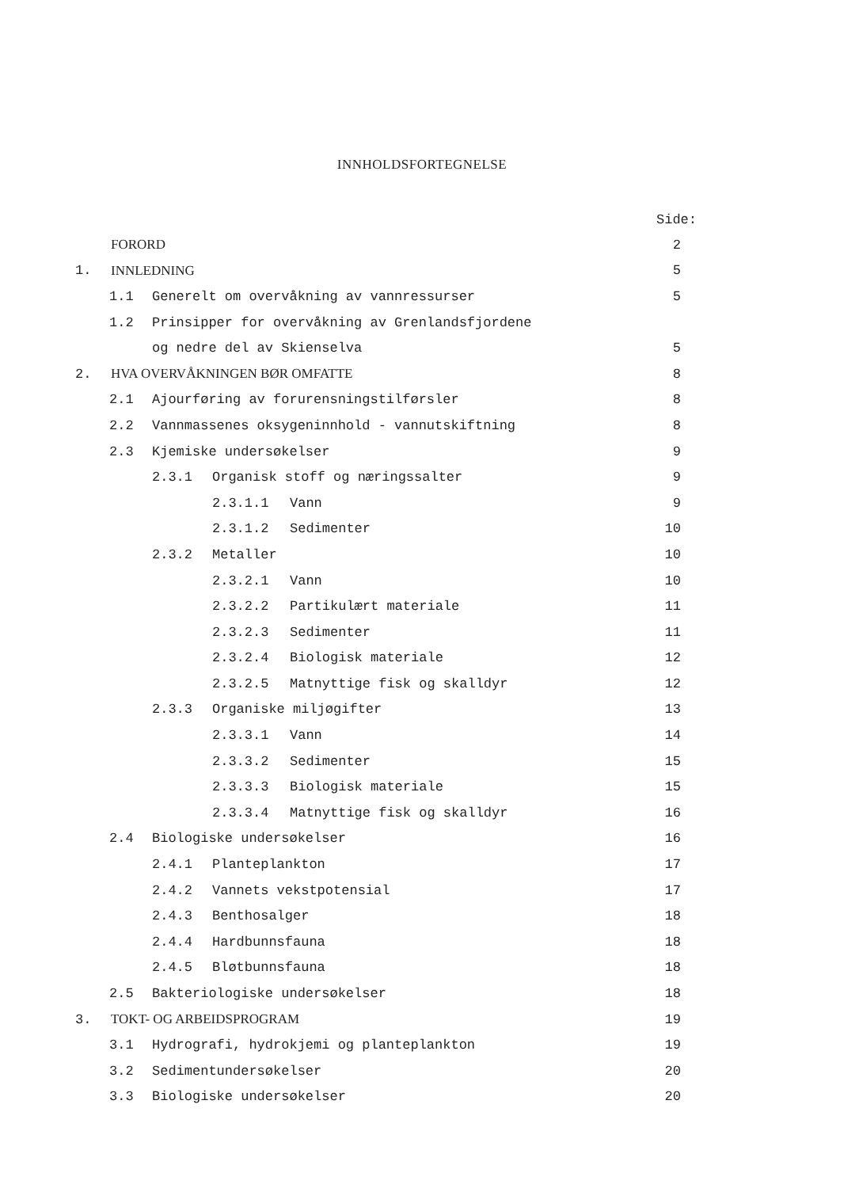INNHOLDSFORTEGNELSE
Side:
FORORD 2
1. INNLEDNING 5
1.1 Generelt om overvåkning av vannressurser 5
1.2 Prinsipper for overvåkning av Grenlandsfjordene
og nedre del av Skienselva 5
2. HVA OVERVÅKNINGEN BØR OMFATTE 8
2.1 Ajourføring av forurensningstilførsler 8
2.2 Vannmassenes oksygeninnhold - vannutskiftning 8
2.3 Kjemiske undersøkelser 9
2.3.1 Organisk stoff og næringssalter 9
2.3.1.1 Vann 9
2.3.1.2 Sedimenter 10
2.3.2 Metaller 10
2.3.2.1 Vann 10
2.3.2.2 Partikulært materiale 11
2.3.2.3 Sedimenter 11
2.3.2.4 Biologisk materiale 12
2.3.2.5 Matnyttige fisk og skalldyr 12
2.3.3 Organiske miljøgifter 13
2.3.3.1 Vann 14
2.3.3.2 Sedimenter 15
2.3.3.3 Biologisk materiale 15
2.3.3.4 Matnyttige fisk og skalldyr 16
2.4 Biologiske undersøkelser 16
2.4.1 Planteplankton 17
2.4.2 Vannets vekstpotensial 17
2.4.3 Benthosalger 18
2.4.4 Hardbunnsfauna 18
2.4.5 Bløtbunnsfauna 18
2.5 Bakteriologiske undersøkelser 18
3. TOKT- OG ARBEIDSPROGRAM 19
3.1 Hydrografi, hydrokjemi og planteplankton 19
3.2 Sedimentundersøkelser 20
3.3 Biologiske undersøkelser 20